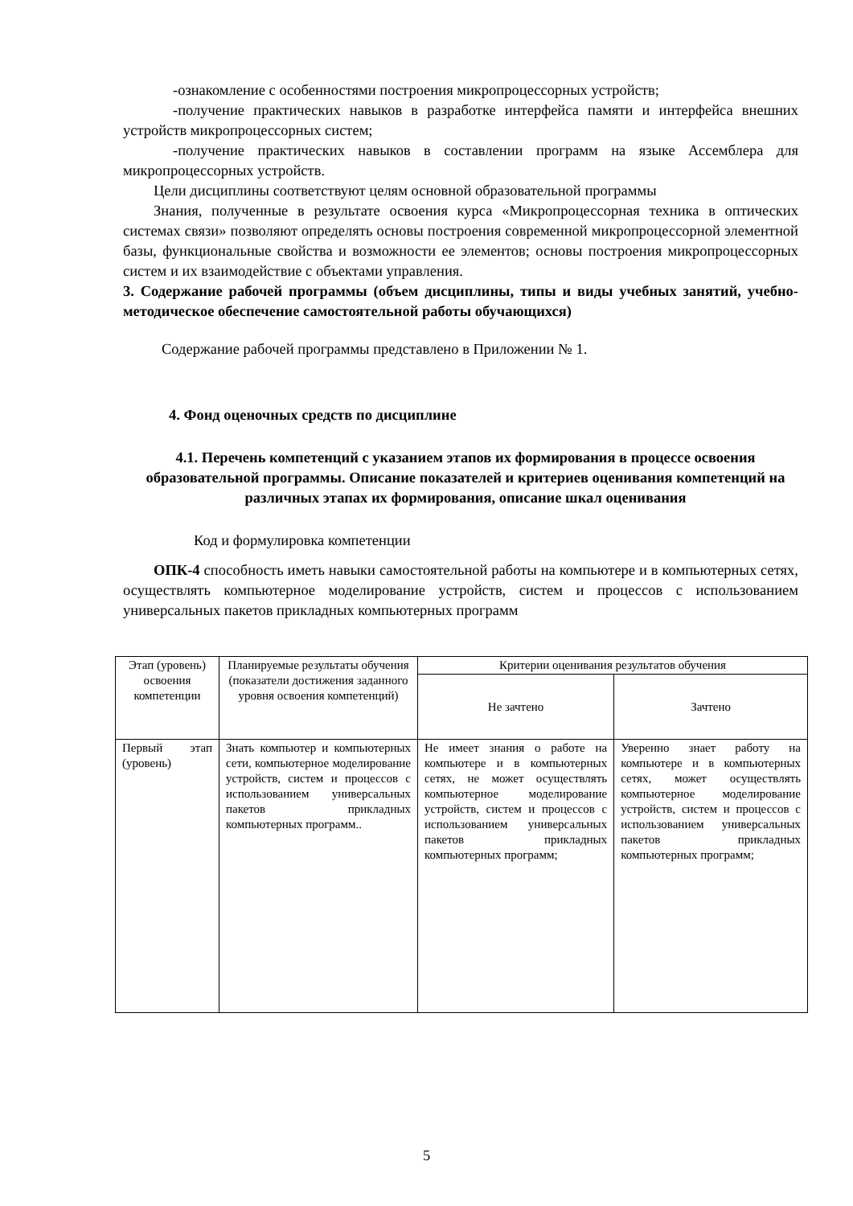-ознакомление с особенностями построения микропроцессорных устройств;
-получение практических навыков в разработке интерфейса памяти и интерфейса внешних устройств микропроцессорных систем;
-получение практических навыков в составлении программ на языке Ассемблера для микропроцессорных устройств.
Цели дисциплины соответствуют целям основной образовательной программы
Знания, полученные в результате освоения курса «Микропроцессорная техника в оптических системах связи» позволяют определять основы построения современной микропроцессорной элементной базы, функциональные свойства и возможности ее элементов; основы построения микропроцессорных систем и их взаимодействие с объектами управления.
3. Содержание рабочей программы (объем дисциплины, типы и виды учебных занятий, учебно-методическое обеспечение самостоятельной работы обучающихся)
Содержание рабочей программы представлено в Приложении № 1.
4. Фонд оценочных средств по дисциплине
4.1. Перечень компетенций с указанием этапов их формирования в процессе освоения образовательной программы. Описание показателей и критериев оценивания компетенций на различных этапах их формирования, описание шкал оценивания
Код и формулировка компетенции
ОПК-4 способность иметь навыки самостоятельной работы на компьютере и в компьютерных сетях, осуществлять компьютерное моделирование устройств, систем и процессов с использованием универсальных пакетов прикладных компьютерных программ
| Этап (уровень) освоения компетенции | Планируемые результаты обучения (показатели достижения заданного уровня освоения компетенций) | Критерии оценивания результатов обучения | |
| --- | --- | --- | --- |
| | | Не зачтено | Зачтено |
| Первый этап (уровень) | Знать компьютер и компьютерных сети, компьютерное моделирование устройств, систем и процессов с использованием универсальных пакетов прикладных компьютерных программ.. | Не имеет знания о работе на компьютере и в компьютерных сетях, не может осуществлять компьютерное моделирование устройств, систем и процессов с использованием универсальных пакетов прикладных компьютерных программ; | Уверенно знает работу на компьютере и в компьютерных сетях, может осуществлять компьютерное моделирование устройств, систем и процессов с использованием универсальных пакетов прикладных компьютерных программ; |
5